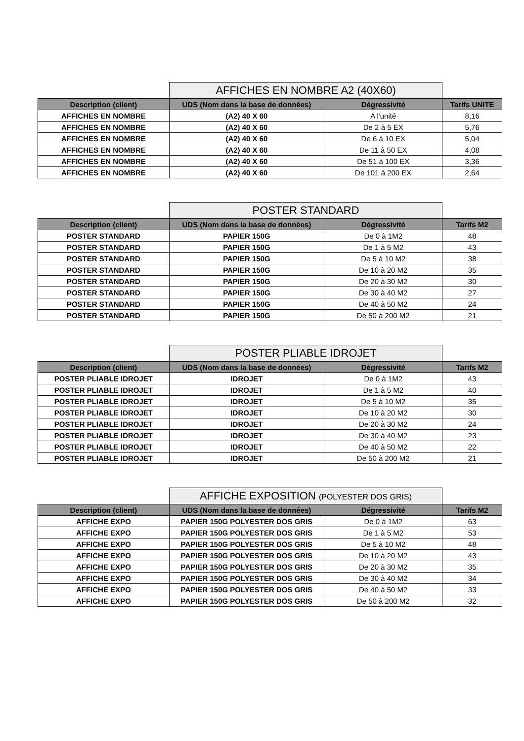| | AFFICHES EN NOMBRE A2 (40X60) | | |
| Description (client) | UDS (Nom dans la base de données) | Dégressivité | Tarifs UNITE |
| AFFICHES EN NOMBRE | (A2) 40 X 60 | A l'unité | 8,16 |
| AFFICHES EN NOMBRE | (A2) 40 X 60 | De 2 à 5 EX | 5,76 |
| AFFICHES EN NOMBRE | (A2) 40 X 60 | De 6 à 10 EX | 5,04 |
| AFFICHES EN NOMBRE | (A2) 40 X 60 | De 11 à 50 EX | 4,08 |
| AFFICHES EN NOMBRE | (A2) 40 X 60 | De 51 à 100 EX | 3,36 |
| AFFICHES EN NOMBRE | (A2) 40 X 60 | De 101 à 200 EX | 2,64 |
| | POSTER STANDARD | | |
| Description (client) | UDS (Nom dans la base de données) | Dégressivité | Tarifs M2 |
| POSTER STANDARD | PAPIER 150G | De 0 à 1M2 | 48 |
| POSTER STANDARD | PAPIER 150G | De 1 à 5 M2 | 43 |
| POSTER STANDARD | PAPIER 150G | De 5 à 10 M2 | 38 |
| POSTER STANDARD | PAPIER 150G | De 10 à 20 M2 | 35 |
| POSTER STANDARD | PAPIER 150G | De 20 à 30 M2 | 30 |
| POSTER STANDARD | PAPIER 150G | De 30 à 40 M2 | 27 |
| POSTER STANDARD | PAPIER 150G | De 40 à 50 M2 | 24 |
| POSTER STANDARD | PAPIER 150G | De 50 à 200 M2 | 21 |
| | POSTER PLIABLE IDROJET | | |
| Description (client) | UDS (Nom dans la base de données) | Dégressivité | Tarifs M2 |
| POSTER PLIABLE IDROJET | IDROJET | De 0 à 1M2 | 43 |
| POSTER PLIABLE IDROJET | IDROJET | De 1 à 5 M2 | 40 |
| POSTER PLIABLE IDROJET | IDROJET | De 5 à 10 M2 | 35 |
| POSTER PLIABLE IDROJET | IDROJET | De 10 à 20 M2 | 30 |
| POSTER PLIABLE IDROJET | IDROJET | De 20 à 30 M2 | 24 |
| POSTER PLIABLE IDROJET | IDROJET | De 30 à 40 M2 | 23 |
| POSTER PLIABLE IDROJET | IDROJET | De 40 à 50 M2 | 22 |
| POSTER PLIABLE IDROJET | IDROJET | De 50 à 200 M2 | 21 |
| | AFFICHE EXPOSITION (POLYESTER DOS GRIS) | | |
| Description (client) | UDS (Nom dans la base de données) | Dégressivité | Tarifs M2 |
| AFFICHE EXPO | PAPIER 150G POLYESTER DOS GRIS | De 0 à 1M2 | 63 |
| AFFICHE EXPO | PAPIER 150G POLYESTER DOS GRIS | De 1 à 5 M2 | 53 |
| AFFICHE EXPO | PAPIER 150G POLYESTER DOS GRIS | De 5 à 10 M2 | 48 |
| AFFICHE EXPO | PAPIER 150G POLYESTER DOS GRIS | De 10 à 20 M2 | 43 |
| AFFICHE EXPO | PAPIER 150G POLYESTER DOS GRIS | De 20 à 30 M2 | 35 |
| AFFICHE EXPO | PAPIER 150G POLYESTER DOS GRIS | De 30 à 40 M2 | 34 |
| AFFICHE EXPO | PAPIER 150G POLYESTER DOS GRIS | De 40 à 50 M2 | 33 |
| AFFICHE EXPO | PAPIER 150G POLYESTER DOS GRIS | De 50 à 200 M2 | 32 |